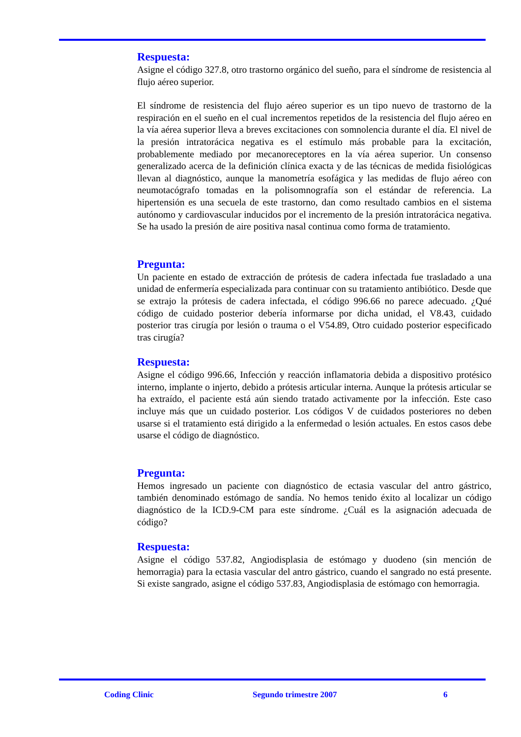Respuesta:
Asigne el código 327.8, otro trastorno orgánico del sueño, para el síndrome de resistencia al flujo aéreo superior.
El síndrome de resistencia del flujo aéreo superior es un tipo nuevo de trastorno de la respiración en el sueño en el cual incrementos repetidos de la resistencia del flujo aéreo en la vía aérea superior lleva a breves excitaciones con somnolencia durante el día. El nivel de la presión intratorácica negativa es el estímulo más probable para la excitación, probablemente mediado por mecanoreceptores en la vía aérea superior. Un consenso generalizado acerca de la definición clínica exacta y de las técnicas de medida fisiológicas llevan al diagnóstico, aunque la manometría esofágica y las medidas de flujo aéreo con neumotacógrafo tomadas en la polisomnografía son el estándar de referencia. La hipertensión es una secuela de este trastorno, dan como resultado cambios en el sistema autónomo y cardiovascular inducidos por el incremento de la presión intratorácica negativa. Se ha usado la presión de aire positiva nasal continua como forma de tratamiento.
Pregunta:
Un paciente en estado de extracción de prótesis de cadera infectada fue trasladado a una unidad de enfermería especializada para continuar con su tratamiento antibiótico. Desde que se extrajo la prótesis de cadera infectada, el código 996.66 no parece adecuado. ¿Qué código de cuidado posterior debería informarse por dicha unidad, el V8.43, cuidado posterior tras cirugía por lesión o trauma o el V54.89, Otro cuidado posterior especificado tras cirugía?
Respuesta:
Asigne el código 996.66, Infección y reacción inflamatoria debida a dispositivo protésico interno, implante o injerto, debido a prótesis articular interna. Aunque la prótesis articular se ha extraído, el paciente está aún siendo tratado activamente por la infección. Este caso incluye más que un cuidado posterior. Los códigos V de cuidados posteriores no deben usarse si el tratamiento está dirigido a la enfermedad o lesión actuales. En estos casos debe usarse el código de diagnóstico.
Pregunta:
Hemos ingresado un paciente con diagnóstico de ectasia vascular del antro gástrico, también denominado estómago de sandía. No hemos tenido éxito al localizar un código diagnóstico de la ICD.9-CM para este síndrome. ¿Cuál es la asignación adecuada de código?
Respuesta:
Asigne el código 537.82, Angiodisplasia de estómago y duodeno (sin mención de hemorragia) para la ectasia vascular del antro gástrico, cuando el sangrado no está presente. Si existe sangrado, asigne el código 537.83, Angiodisplasia de estómago con hemorragia.
Coding Clinic Segundo trimestre 2007 6